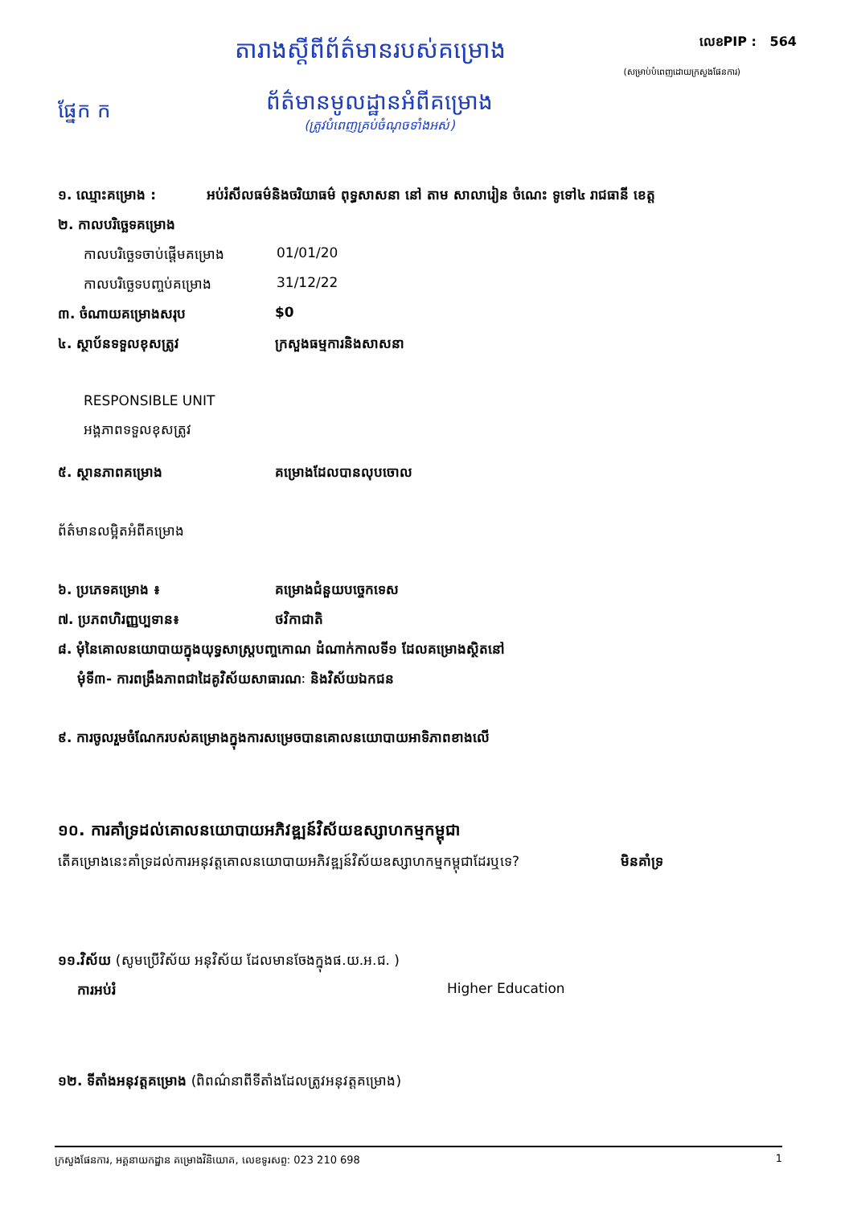តារាងស្តីពីព័ត៌មានរបស់គម្រោង
លេខPIP : 564
(សម្រាប់បំពេញដោយក្រសួងផែនការ)
ផ្នែក ក
ព័ត៌មានមូលដ្ឋានអំពីគម្រោង
(ត្រូវបំពេញគ្រប់ចំណុចទាំងអស់)
១. ឈ្មោះគម្រោង : អប់រំសីលធម៌និងចរិយាធម៌ ពុទ្ធសាសនា នៅ តាម សាលារៀន ចំណេះ ទូទៅ៤ រាជធានី ខេត្ត
២. កាលបរិច្ឆេទគម្រោង
កាលបរិច្ឆេទចាប់ផ្តើមគម្រោង
01/01/20
កាលបរិច្ឆេទបញ្ចប់គម្រោង 31/12/22
៣. ចំណាយគម្រោងសរុប $0
៤. ស្ថាប័នទទួលខុសត្រូវ ក្រសួងធម្មការនិងសាសនា
RESPONSIBLE UNIT
អង្គភាពទទួលខុសត្រូវ
៥. ស្ថានភាពគម្រោង គម្រោងដែលបានលុបចោល
ព័ត៌មានលម្អិតអំពីគម្រោង
៦. ប្រភេទគម្រោង ៖ គម្រោងជំនួយបច្ចេកទេស
៧. ប្រភពហិរញ្ញប្បទាន៖ ថវិកាជាតិ
៨. មុំនៃគោលនយោបាយក្នុងយុទ្ធសាស្រ្តបញ្ចកោណ ដំណាក់កាលទី១ ដែលគម្រោងស្ថិតនៅ
មុំទី៣- ការពង្រឹងភាពជាដៃគូវិស័យសាធារណៈ និងវិស័យឯកជន
៩. ការចូលរួមចំណែករបស់គម្រោងក្នុងការសម្រេចបានគោលនយោបាយអាទិភាពខាងលើ
១០. ការគាំទ្រដល់គោលនយោបាយអភិវឌ្ឍន៍វិស័យឧស្សាហកម្មកម្ពុជា
តើគម្រោងនេះគាំទ្រដល់ការអនុវត្តគោលនយោបាយអភិវឌ្ឍន៍វិស័យឧស្សាហកម្មកម្ពុជាដែរឬទេ?
មិនគាំទ្រ
១១.វិស័យ (សូមប្រើវិស័យ អនុវិស័យ ដែលមានចែងក្នុងផ.យ.អ.ជ. )
ការអប់រំ Higher Education
១២. ទីតាំងអនុវត្តគម្រោង (ពិពណ៌នាពីទីតាំងដែលត្រូវអនុវត្តគម្រោង)
ក្រសួងផែនការ, អគ្គនាយកដ្ឋាន គម្រោងវិនិយោគ, លេខទូរសព្ទ: 023 210 698
1